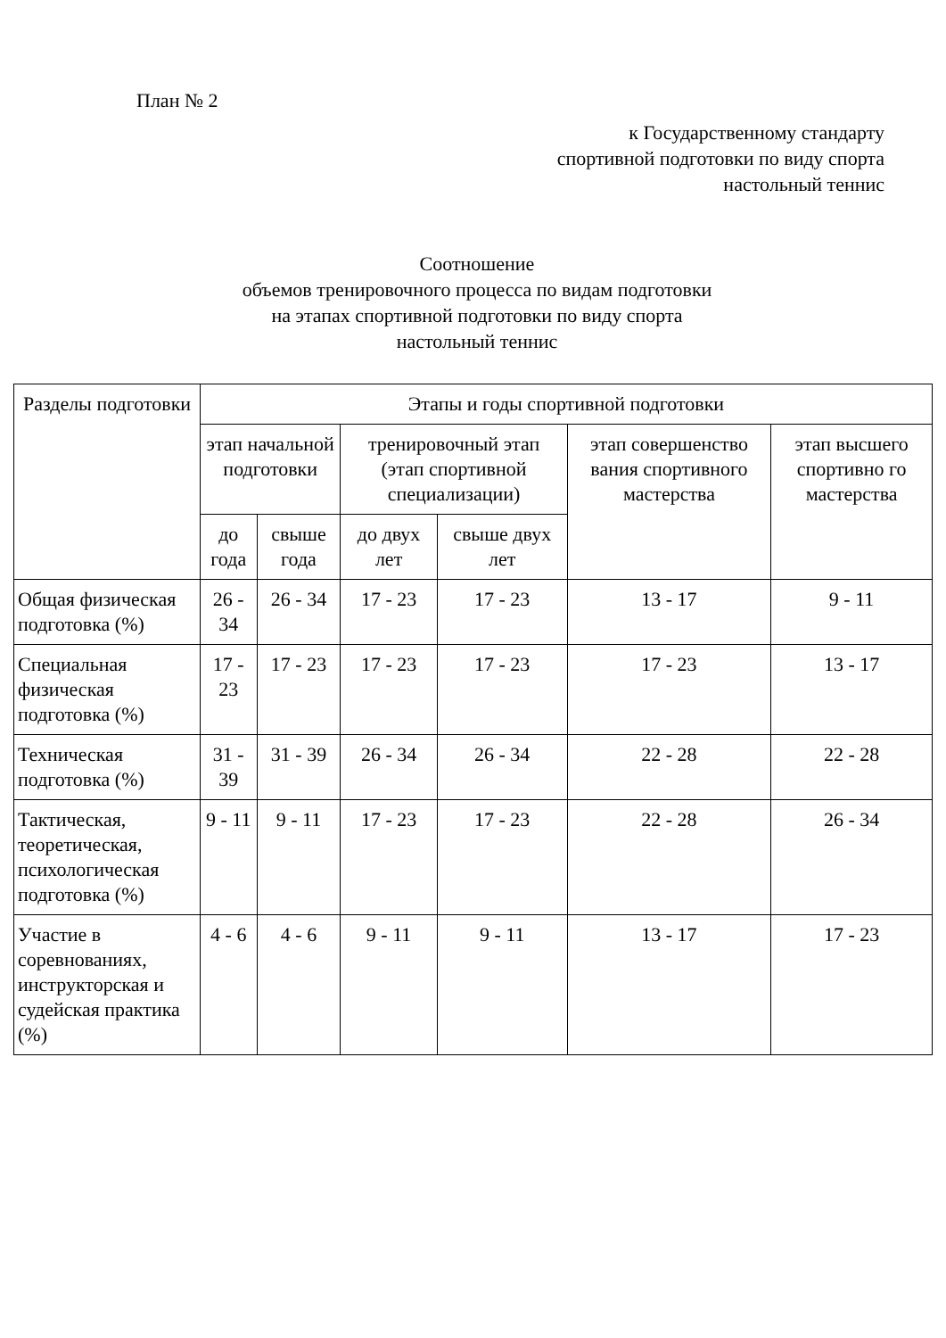План № 2
к Государственному стандарту спортивной подготовки по виду спорта настольный теннис
Соотношение
объемов тренировочного процесса по видам подготовки
на этапах спортивной подготовки по виду спорта
настольный теннис
| Разделы подготовки | Этапы и годы спортивной подготовки | | | | | |
| --- | --- | --- | --- | --- | --- | --- |
| | этап начальной подготовки | | тренировочный этап (этап спортивной специализации) | | этап совершенство вания спортивного мастерства | этап высшего спортивно го мастерства |
| | до года | свыше года | до двух лет | свыше двух лет | | |
| Общая физическая подготовка (%) | 26 - 34 | 26 - 34 | 17 - 23 | 17 - 23 | 13 - 17 | 9 - 11 |
| Специальная физическая подготовка (%) | 17 - 23 | 17 - 23 | 17 - 23 | 17 - 23 | 17 - 23 | 13 - 17 |
| Техническая подготовка (%) | 31 - 39 | 31 - 39 | 26 - 34 | 26 - 34 | 22 - 28 | 22 - 28 |
| Тактическая, теоретическая, психологическая подготовка (%) | 9 - 11 | 9 - 11 | 17 - 23 | 17 - 23 | 22 - 28 | 26 - 34 |
| Участие в соревнованиях, инструкторская и судейская практика (%) | 4 - 6 | 4 - 6 | 9 - 11 | 9 - 11 | 13 - 17 | 17 - 23 |